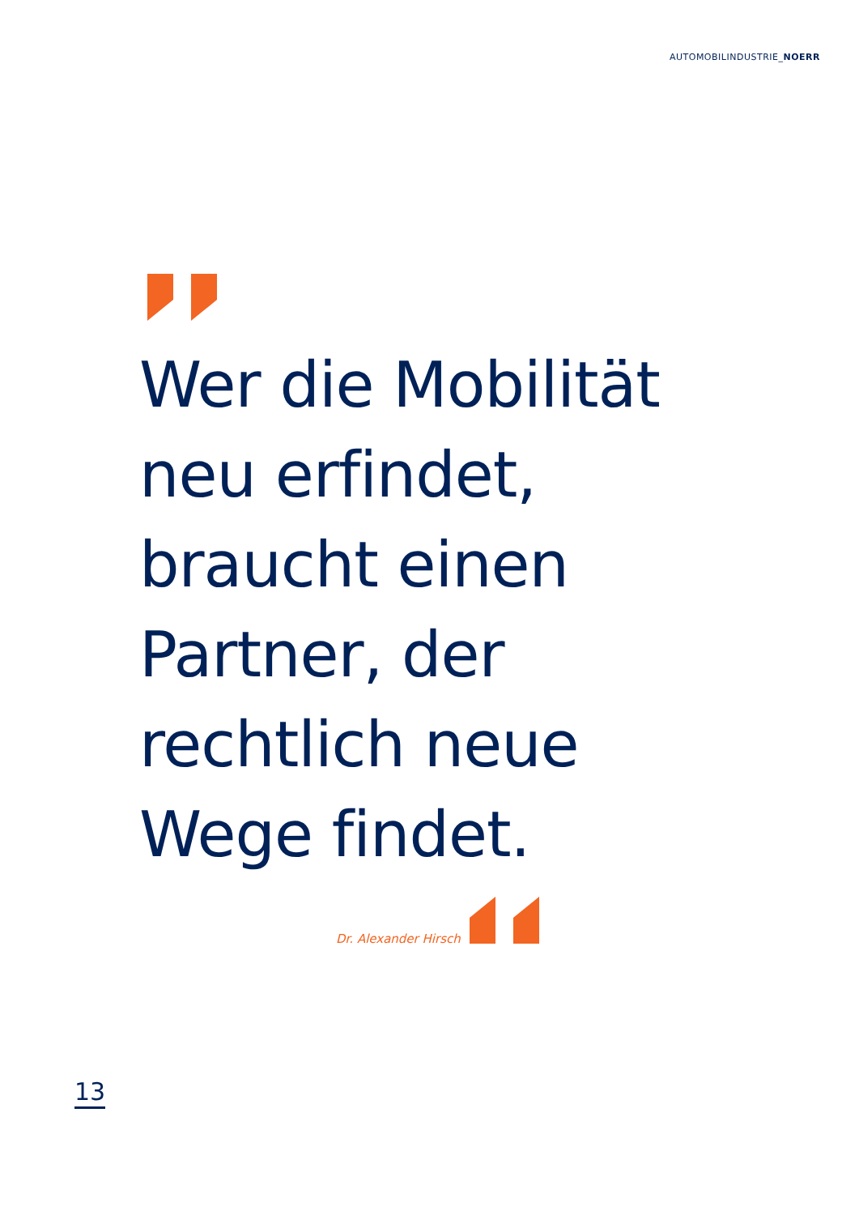AUTOMOBILINDUSTRIE_NOERR
Wer die Mobilität
neu erfindet,
braucht einen
Partner, der
rechtlich neue
Wege findet.
Dr. Alexander Hirsch
13